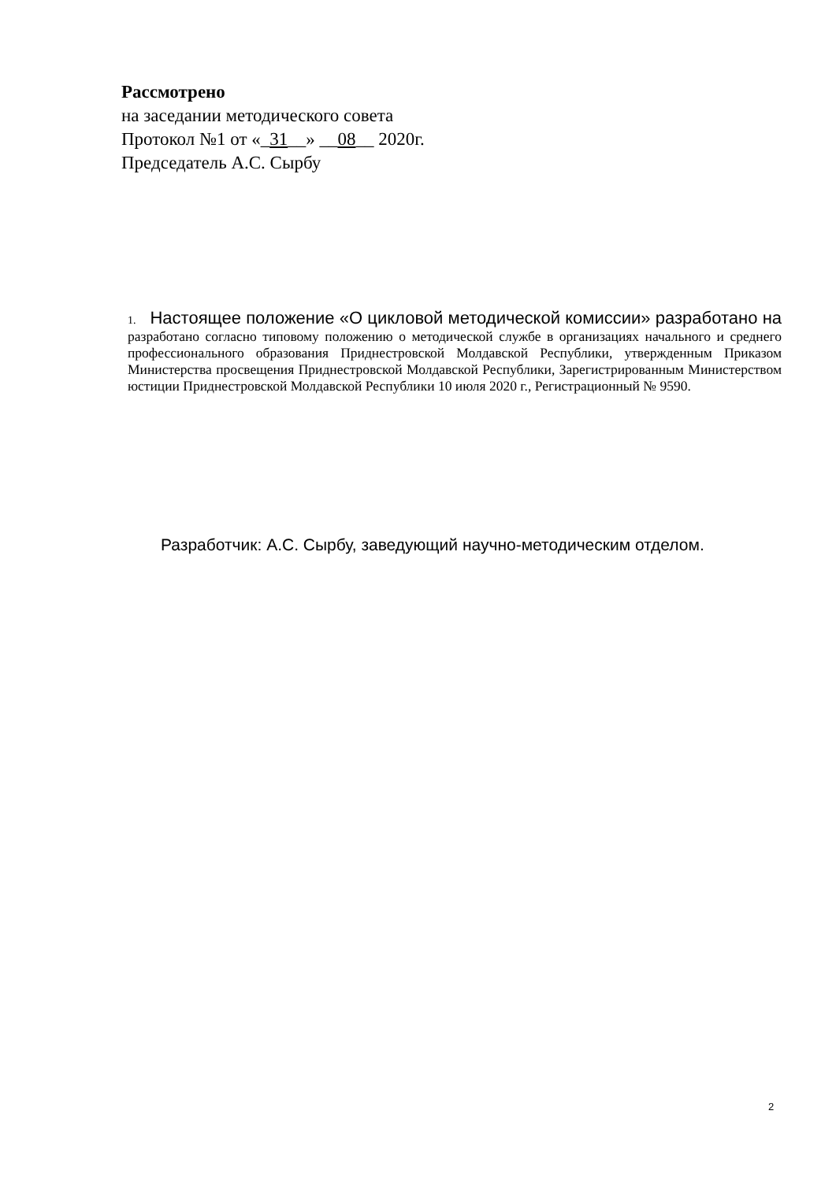Рассмотрено
на заседании методического совета
Протокол №1 от «_31__» __08__ 2020г.
Председатель А.С. Сырбу
1. Настоящее положение «О цикловой методической комиссии» разработано на разработано согласно типовому положению о методической службе в организациях начального и среднего профессионального образования Приднестровской Молдавской Республики, утвержденным Приказом Министерства просвещения Приднестровской Молдавской Республики, Зарегистрированным Министерством юстиции Приднестровской Молдавской Республики 10 июля 2020 г., Регистрационный № 9590.
Разработчик: А.С. Сырбу, заведующий научно-методическим отделом.
2